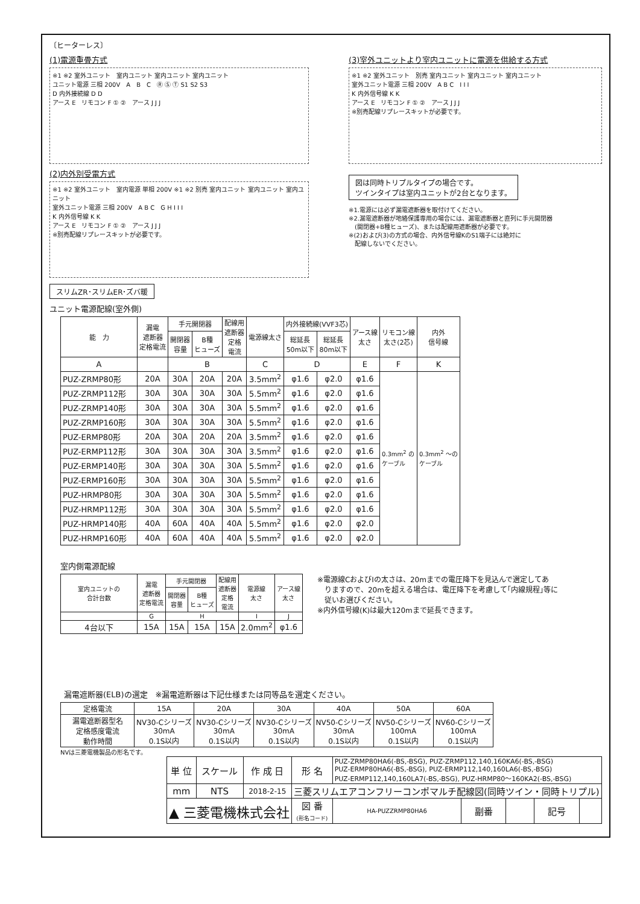〔ヒーターレス〕
(1)電源重畳方式
※1 ※2 室外ユニット　室内ユニット 室内ユニット 室内ユニット
ユニット電源 三相 200V　A　B　C　Ⓡ Ⓢ Ⓣ S1 S2 S3
D 内外接続線 D D
アース E　リモコン F ① ②　アース J J J
(2)内外別受電方式
※1 ※2 室外ユニット　室内電源 単相 200V ※1 ※2 別売 室内ユニット 室内ユニット 室内ユニット
室外ユニット電源 三相 200V　A B C　G H I I I
K 内外信号線 K K
アース E　リモコン F ① ②　アース J J J
※別売配線リプレースキットが必要です。
(3)室外ユニットより室内ユニットに電源を供給する方式
※1 ※2 室外ユニット　別売 室内ユニット 室内ユニット 室内ユニット
室外ユニット電源 三相 200V　A B C　I I I
K 内外信号線 K K
アース E　リモコン F ① ②　アース J J J
※別売配線リプレースキットが必要です。
図は同時トリプルタイプの場合です。
ツインタイプは室内ユニットが2台となります。
※1.電源には必ず漏電遮断器を取付けてください。
※2.漏電遮断器が地絡保護専用の場合には、漏電遮断器と直列に手元開閉器
　(開閉器+B種ヒューズ)、または配線用遮断器が必要です。
※(2)および(3)の方式の場合、内外信号線KのS1端子には絶対に
　配線しないでください。
スリムZR･スリムER･ズバ暖
ユニット電源配線(室外側)
| 能 力 | 漏電 遮断器 定格電流 | 手元開閉器 | | 配線用 遮断器 定格 電流 | 電源線太さ | 内外接続線(VVF3芯) | | アース線 太さ | リモコン線 太さ(2芯) | 内外 信号線 |
| --- | --- | --- | --- | --- | --- | --- | --- | --- | --- | --- |
| | | 開閉器 容量 | B種 ヒューズ | | | 総延長 50m以下 | 総延長 80m以下 | | | |
| A | | B | | | C | D | | E | F | K |
| PUZ-ZRMP80形 | 20A | 30A | 20A | 20A | 3.5mm<sup>2</sup> | φ1.6 | φ2.0 | φ1.6 | 0.3mm<sup>2</sup> の ケーブル | 0.3mm<sup>2</sup> ～の ケーブル |
| PUZ-ZRMP112形 | 30A | 30A | 30A | 30A | 5.5mm<sup>2</sup> | φ1.6 | φ2.0 | φ1.6 | | |
| PUZ-ZRMP140形 | 30A | 30A | 30A | 30A | 5.5mm<sup>2</sup> | φ1.6 | φ2.0 | φ1.6 | | |
| PUZ-ZRMP160形 | 30A | 30A | 30A | 30A | 5.5mm<sup>2</sup> | φ1.6 | φ2.0 | φ1.6 | | |
| PUZ-ERMP80形 | 20A | 30A | 20A | 20A | 3.5mm<sup>2</sup> | φ1.6 | φ2.0 | φ1.6 | | |
| PUZ-ERMP112形 | 30A | 30A | 30A | 30A | 3.5mm<sup>2</sup> | φ1.6 | φ2.0 | φ1.6 | | |
| PUZ-ERMP140形 | 30A | 30A | 30A | 30A | 5.5mm<sup>2</sup> | φ1.6 | φ2.0 | φ1.6 | | |
| PUZ-ERMP160形 | 30A | 30A | 30A | 30A | 5.5mm<sup>2</sup> | φ1.6 | φ2.0 | φ1.6 | | |
| PUZ-HRMP80形 | 30A | 30A | 30A | 30A | 5.5mm<sup>2</sup> | φ1.6 | φ2.0 | φ1.6 | | |
| PUZ-HRMP112形 | 30A | 30A | 30A | 30A | 5.5mm<sup>2</sup> | φ1.6 | φ2.0 | φ1.6 | | |
| PUZ-HRMP140形 | 40A | 60A | 40A | 40A | 5.5mm<sup>2</sup> | φ1.6 | φ2.0 | φ2.0 | | |
| PUZ-HRMP160形 | 40A | 60A | 40A | 40A | 5.5mm<sup>2</sup> | φ1.6 | φ2.0 | φ2.0 | | |
室内側電源配線
| 室内ユニットの 合計台数 | 漏電 遮断器 定格電流 | 手元開閉器 | | 配線用 遮断器 定格 電流 | 電源線 太さ | アース線 太さ |
| --- | --- | --- | --- | --- | --- | --- |
| | | 開閉器 容量 | B種 ヒューズ | | | |
| | G | H | | | I | J |
| 4台以下 | 15A | 15A | 15A | 15A | 2.0mm<sup>2</sup> | φ1.6 |
※電源線CおよびⅠの太さは、20mまでの電圧降下を見込んで選定してあ
　りますので、20mを超える場合は、電圧降下を考慮して｢内線規程｣等に
　従いお選びください。
※内外信号線(K)は最大120mまで延長できます。
漏電遮断器(ELB)の選定　※漏電遮断器は下記仕様または同等品を選定ください。
| 定格電流 | 15A | 20A | 30A | 40A | 50A | 60A |
| 漏電遮断器型名 定格感度電流 動作時間 | NV30-Cシリーズ 30mA 0.1S以内 | NV30-Cシリーズ 30mA 0.1S以内 | NV30-Cシリーズ 30mA 0.1S以内 | NV50-Cシリーズ 30mA 0.1S以内 | NV50-Cシリーズ 100mA 0.1S以内 | NV60-Cシリーズ 100mA 0.1S以内 |
NVは三菱電機製品の形名です。
| 単 位 | スケール | 作 成 日 | 形 名 | PUZ-ZRMP80HA6(-BS,-BSG), PUZ-ZRMP112,140,160KA6(-BS,-BSG) PUZ-ERMP80HA6(-BS,-BSG), PUZ-ERMP112,140,160LA6(-BS,-BSG) PUZ-ERMP112,140,160LA7(-BS,-BSG), PUZ-HRMP80～160KA2(-BS,-BSG) | | | | |
| mm | NTS | 2018-2-15 | 三菱スリムエアコンフリーコンポマルチ配線図(同時ツイン・同時トリプル) | | | | | |
| ▲ 三菱電機株式会社 | | | 図 番 (形名コード) | HA-PUZZRMP80HA6 | 副番 | | 記号 | |